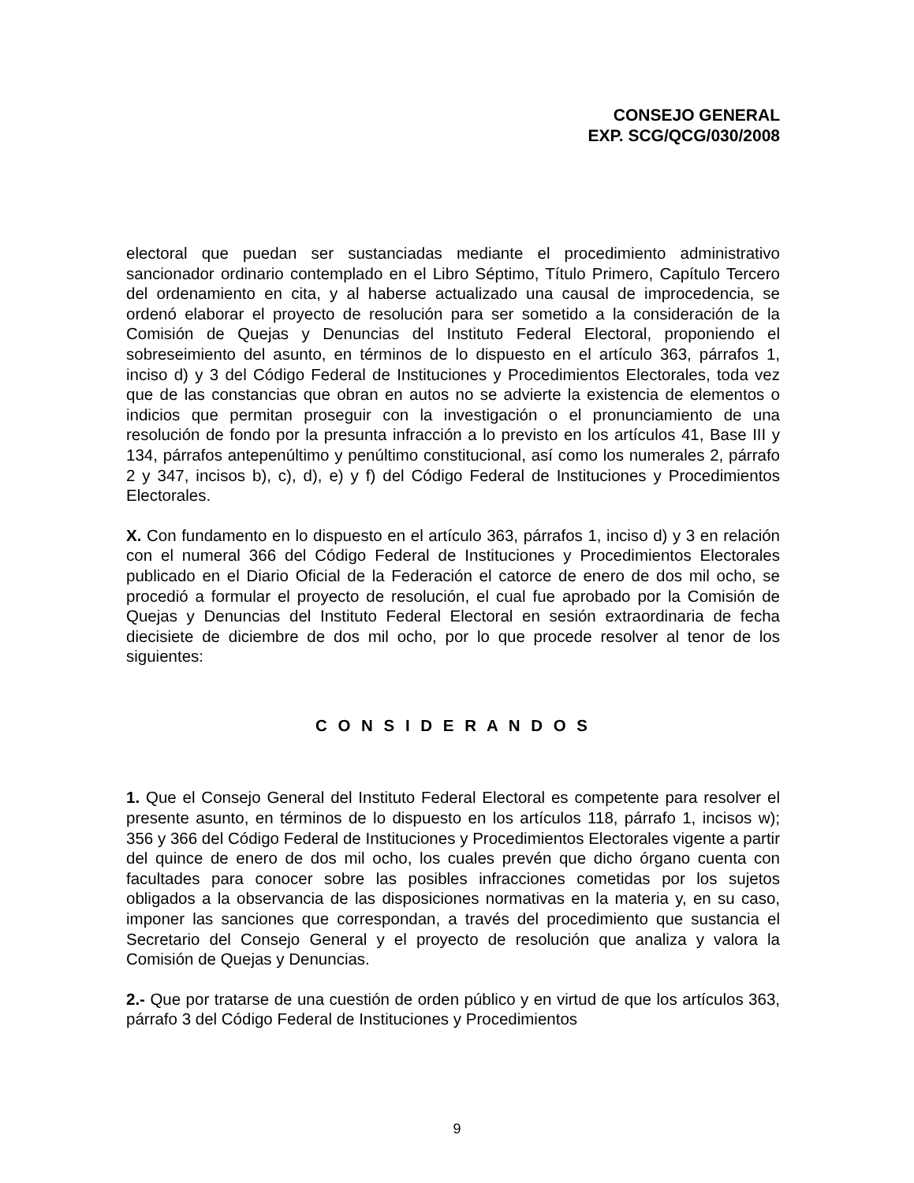CONSEJO GENERAL
EXP. SCG/QCG/030/2008
electoral que puedan ser sustanciadas mediante el procedimiento administrativo sancionador ordinario contemplado en el Libro Séptimo, Título Primero, Capítulo Tercero del ordenamiento en cita, y al haberse actualizado una causal de improcedencia, se ordenó elaborar el proyecto de resolución para ser sometido a la consideración de la Comisión de Quejas y Denuncias del Instituto Federal Electoral, proponiendo el sobreseimiento del asunto, en términos de lo dispuesto en el artículo 363, párrafos 1, inciso d) y 3 del Código Federal de Instituciones y Procedimientos Electorales, toda vez que de las constancias que obran en autos no se advierte la existencia de elementos o indicios que permitan proseguir con la investigación o el pronunciamiento de una resolución de fondo por la presunta infracción a lo previsto en los artículos 41, Base III y 134, párrafos antepenúltimo y penúltimo constitucional, así como los numerales 2, párrafo 2 y 347, incisos b), c), d), e) y f) del Código Federal de Instituciones y Procedimientos Electorales.
X. Con fundamento en lo dispuesto en el artículo 363, párrafos 1, inciso d) y 3 en relación con el numeral 366 del Código Federal de Instituciones y Procedimientos Electorales publicado en el Diario Oficial de la Federación el catorce de enero de dos mil ocho, se procedió a formular el proyecto de resolución, el cual fue aprobado por la Comisión de Quejas y Denuncias del Instituto Federal Electoral en sesión extraordinaria de fecha diecisiete de diciembre de dos mil ocho, por lo que procede resolver al tenor de los siguientes:
C O N S I D E R A N D O S
1. Que el Consejo General del Instituto Federal Electoral es competente para resolver el presente asunto, en términos de lo dispuesto en los artículos 118, párrafo 1, incisos w); 356 y 366 del Código Federal de Instituciones y Procedimientos Electorales vigente a partir del quince de enero de dos mil ocho, los cuales prevén que dicho órgano cuenta con facultades para conocer sobre las posibles infracciones cometidas por los sujetos obligados a la observancia de las disposiciones normativas en la materia y, en su caso, imponer las sanciones que correspondan, a través del procedimiento que sustancia el Secretario del Consejo General y el proyecto de resolución que analiza y valora la Comisión de Quejas y Denuncias.
2.- Que por tratarse de una cuestión de orden público y en virtud de que los artículos 363, párrafo 3 del Código Federal de Instituciones y Procedimientos
9